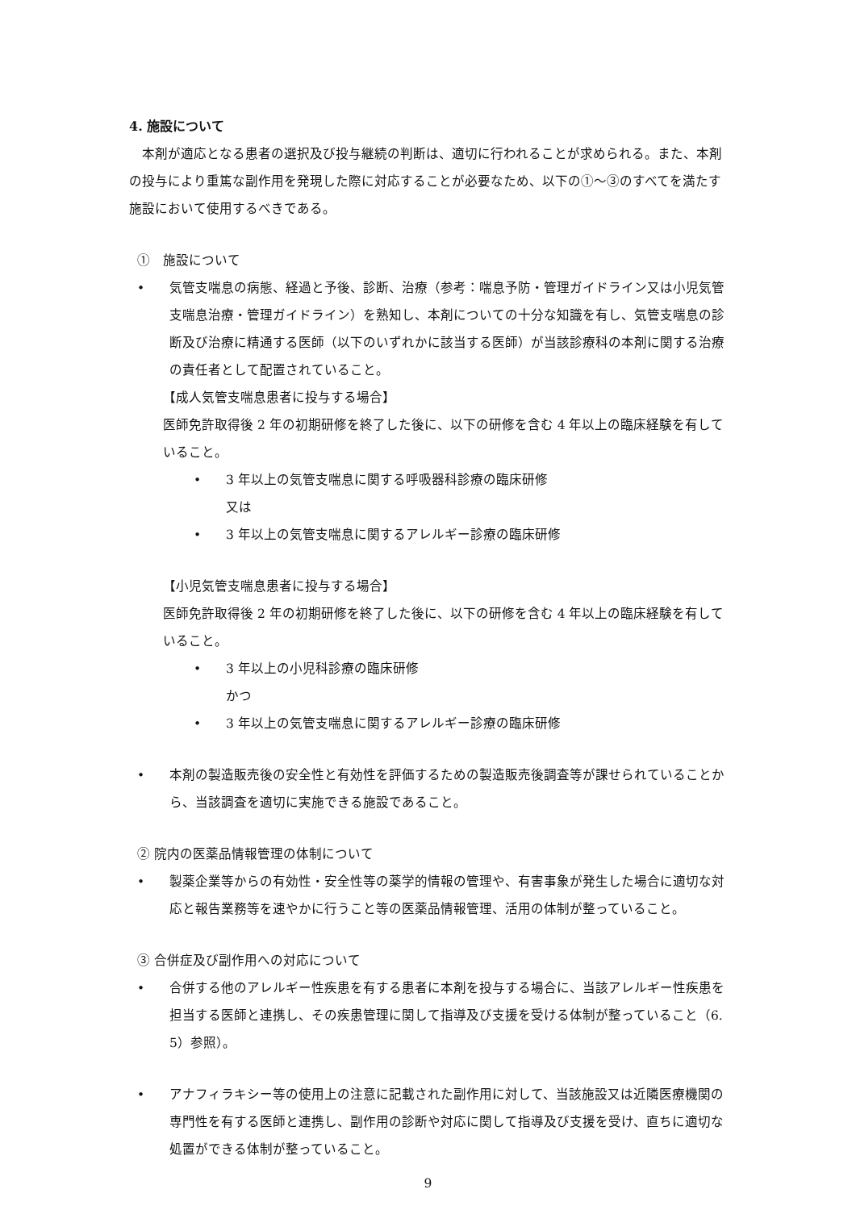4. 施設について
本剤が適応となる患者の選択及び投与継続の判断は、適切に行われることが求められる。また、本剤の投与により重篤な副作用を発現した際に対応することが必要なため、以下の①～③のすべてを満たす施設において使用するべきである。
①　施設について
• 気管支喘息の病態、経過と予後、診断、治療（参考：喘息予防・管理ガイドライン又は小児気管支喘息治療・管理ガイドライン）を熟知し、本剤についての十分な知識を有し、気管支喘息の診断及び治療に精通する医師（以下のいずれかに該当する医師）が当該診療科の本剤に関する治療の責任者として配置されていること。
【成人気管支喘息患者に投与する場合】
医師免許取得後 2 年の初期研修を終了した後に、以下の研修を含む 4 年以上の臨床経験を有していること。
• 3 年以上の気管支喘息に関する呼吸器科診療の臨床研修
又は
• 3 年以上の気管支喘息に関するアレルギー診療の臨床研修
【小児気管支喘息患者に投与する場合】
医師免許取得後 2 年の初期研修を終了した後に、以下の研修を含む 4 年以上の臨床経験を有していること。
• 3 年以上の小児科診療の臨床研修
かつ
• 3 年以上の気管支喘息に関するアレルギー診療の臨床研修
• 本剤の製造販売後の安全性と有効性を評価するための製造販売後調査等が課せられていることから、当該調査を適切に実施できる施設であること。
② 院内の医薬品情報管理の体制について
• 製薬企業等からの有効性・安全性等の薬学的情報の管理や、有害事象が発生した場合に適切な対応と報告業務等を速やかに行うこと等の医薬品情報管理、活用の体制が整っていること。
③ 合併症及び副作用への対応について
• 合併する他のアレルギー性疾患を有する患者に本剤を投与する場合に、当該アレルギー性疾患を担当する医師と連携し、その疾患管理に関して指導及び支援を受ける体制が整っていること（6. 5）参照）。
• アナフィラキシー等の使用上の注意に記載された副作用に対して、当該施設又は近隣医療機関の専門性を有する医師と連携し、副作用の診断や対応に関して指導及び支援を受け、直ちに適切な処置ができる体制が整っていること。
9